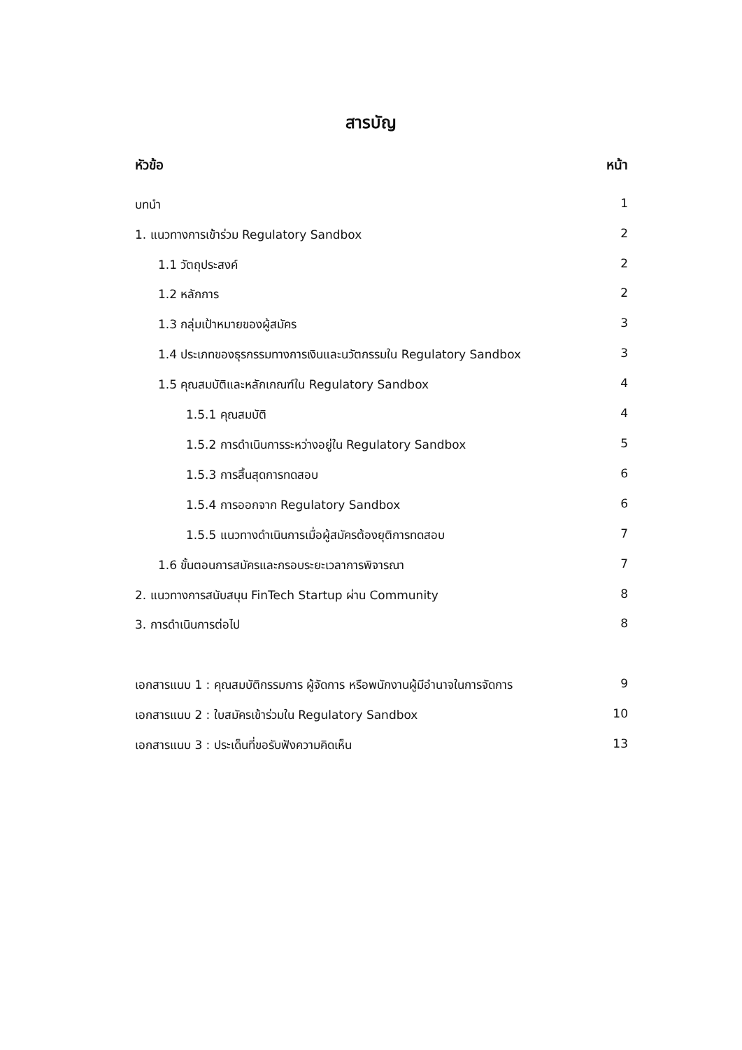สารบัญ
หัวข้อ หน้า
บทนำ 1
1. แนวทางการเข้าร่วม Regulatory Sandbox 2
1.1 วัตถุประสงค์ 2
1.2 หลักการ 2
1.3 กลุ่มเป้าหมายของผู้สมัคร 3
1.4 ประเภทของธุรกรรมทางการเงินและนวัตกรรมใน Regulatory Sandbox 3
1.5 คุณสมบัติและหลักเกณฑ์ใน Regulatory Sandbox 4
1.5.1 คุณสมบัติ 4
1.5.2 การดำเนินการระหว่างอยู่ใน Regulatory Sandbox 5
1.5.3 การสิ้นสุดการทดสอบ 6
1.5.4 การออกจาก Regulatory Sandbox 6
1.5.5 แนวทางดำเนินการเมื่อผู้สมัครต้องยุติการทดสอบ 7
1.6 ขั้นตอนการสมัครและกรอบระยะเวลาการพิจารณา 7
2. แนวทางการสนับสนุน FinTech Startup ผ่าน Community 8
3. การดำเนินการต่อไป 8
เอกสารแนบ 1 : คุณสมบัติกรรมการ ผู้จัดการ หรือพนักงานผู้มีอำนาจในการจัดการ 9
เอกสารแนบ 2 : ใบสมัครเข้าร่วมใน Regulatory Sandbox 10
เอกสารแนบ 3 : ประเด็นที่ขอรับฟังความคิดเห็น 13